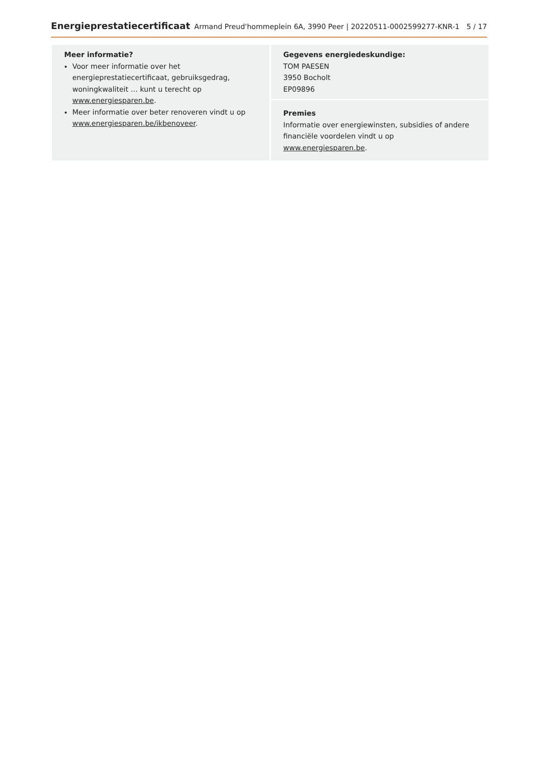Energieprestatiecertificaat Armand Preud'hommeplein 6A, 3990 Peer | 20220511-0002599277-KNR-1 5 / 17
Meer informatie?
Voor meer informatie over het energieprestatiecertificaat, gebruiksgedrag, woningkwaliteit … kunt u terecht op www.energiesparen.be.
Meer informatie over beter renoveren vindt u op www.energiesparen.be/ikbenoveer.
Gegevens energiedeskundige:
TOM PAESEN
3950 Bocholt
EP09896
Premies
Informatie over energiewinsten, subsidies of andere financiële voordelen vindt u op www.energiesparen.be.